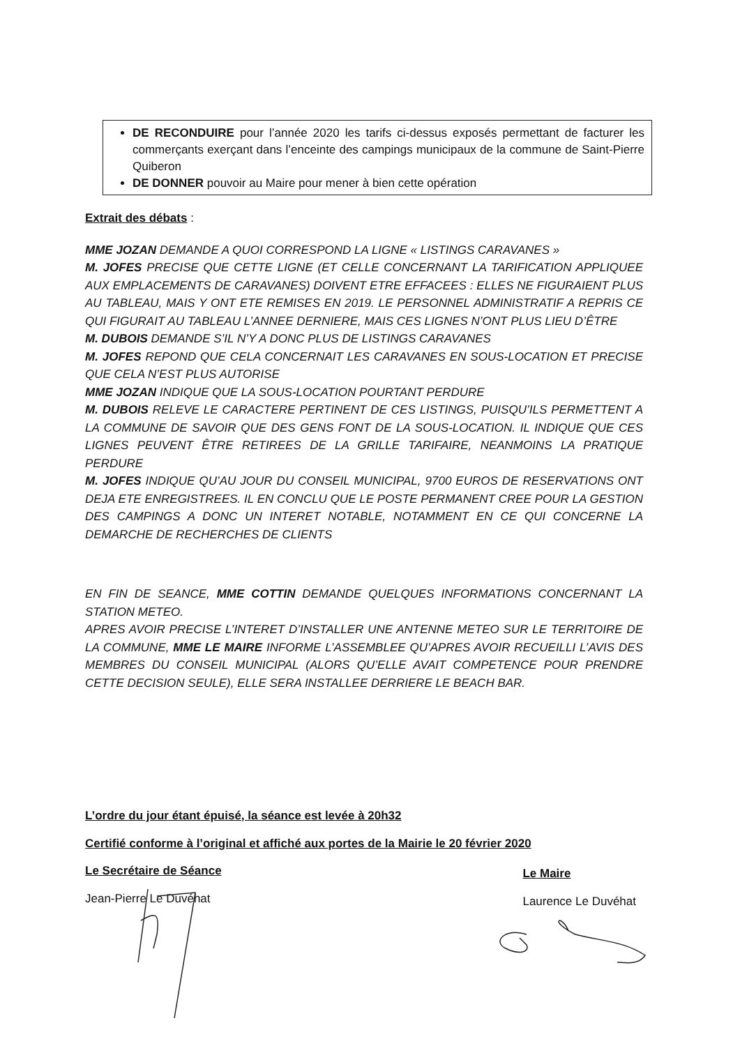DE RECONDUIRE pour l’année 2020 les tarifs ci-dessus exposés permettant de facturer les commerçants exerçant dans l’enceinte des campings municipaux de la commune de Saint-Pierre Quiberon
DE DONNER pouvoir au Maire pour mener à bien cette opération
Extrait des débats :
MME JOZAN DEMANDE A QUOI CORRESPOND LA LIGNE « LISTINGS CARAVANES »
M. JOFES PRECISE QUE CETTE LIGNE (ET CELLE CONCERNANT LA TARIFICATION APPLIQUEE AUX EMPLACEMENTS DE CARAVANES) DOIVENT ETRE EFFACEES : ELLES NE FIGURAIENT PLUS AU TABLEAU, MAIS Y ONT ETE REMISES EN 2019. LE PERSONNEL ADMINISTRATIF A REPRIS CE QUI FIGURAIT AU TABLEAU L’ANNEE DERNIERE, MAIS CES LIGNES N’ONT PLUS LIEU D’ÊTRE
M. DUBOIS DEMANDE S’IL N’Y A DONC PLUS DE LISTINGS CARAVANES
M. JOFES REPOND QUE CELA CONCERNAIT LES CARAVANES EN SOUS-LOCATION ET PRECISE QUE CELA N’EST PLUS AUTORISE
MME JOZAN INDIQUE QUE LA SOUS-LOCATION POURTANT PERDURE
M. DUBOIS RELEVE LE CARACTERE PERTINENT DE CES LISTINGS, PUISQU’ILS PERMETTENT A LA COMMUNE DE SAVOIR QUE DES GENS FONT DE LA SOUS-LOCATION. IL INDIQUE QUE CES LIGNES PEUVENT ÊTRE RETIREES DE LA GRILLE TARIFAIRE, NEANMOINS LA PRATIQUE PERDURE
M. JOFES INDIQUE QU’AU JOUR DU CONSEIL MUNICIPAL, 9700 EUROS DE RESERVATIONS ONT DEJA ETE ENREGISTREES. IL EN CONCLU QUE LE POSTE PERMANENT CREE POUR LA GESTION DES CAMPINGS A DONC UN INTERET NOTABLE, NOTAMMENT EN CE QUI CONCERNE LA DEMARCHE DE RECHERCHES DE CLIENTS
EN FIN DE SEANCE, MME COTTIN DEMANDE QUELQUES INFORMATIONS CONCERNANT LA STATION METEO.
APRES AVOIR PRECISE L’INTERET D’INSTALLER UNE ANTENNE METEO SUR LE TERRITOIRE DE LA COMMUNE, MME LE MAIRE INFORME L’ASSEMBLEE QU’APRES AVOIR RECUEILLI L’AVIS DES MEMBRES DU CONSEIL MUNICIPAL (ALORS QU’ELLE AVAIT COMPETENCE POUR PRENDRE CETTE DECISION SEULE), ELLE SERA INSTALLEE DERRIERE LE BEACH BAR.
L’ordre du jour étant épuisé, la séance est levée à 20h32
Certifié conforme à l’original et affiché aux portes de la Mairie le 20 février 2020
Le Secrétaire de Séance
Jean-Pierre Le Duvéhat
Le Maire
Laurence Le Duvéhat